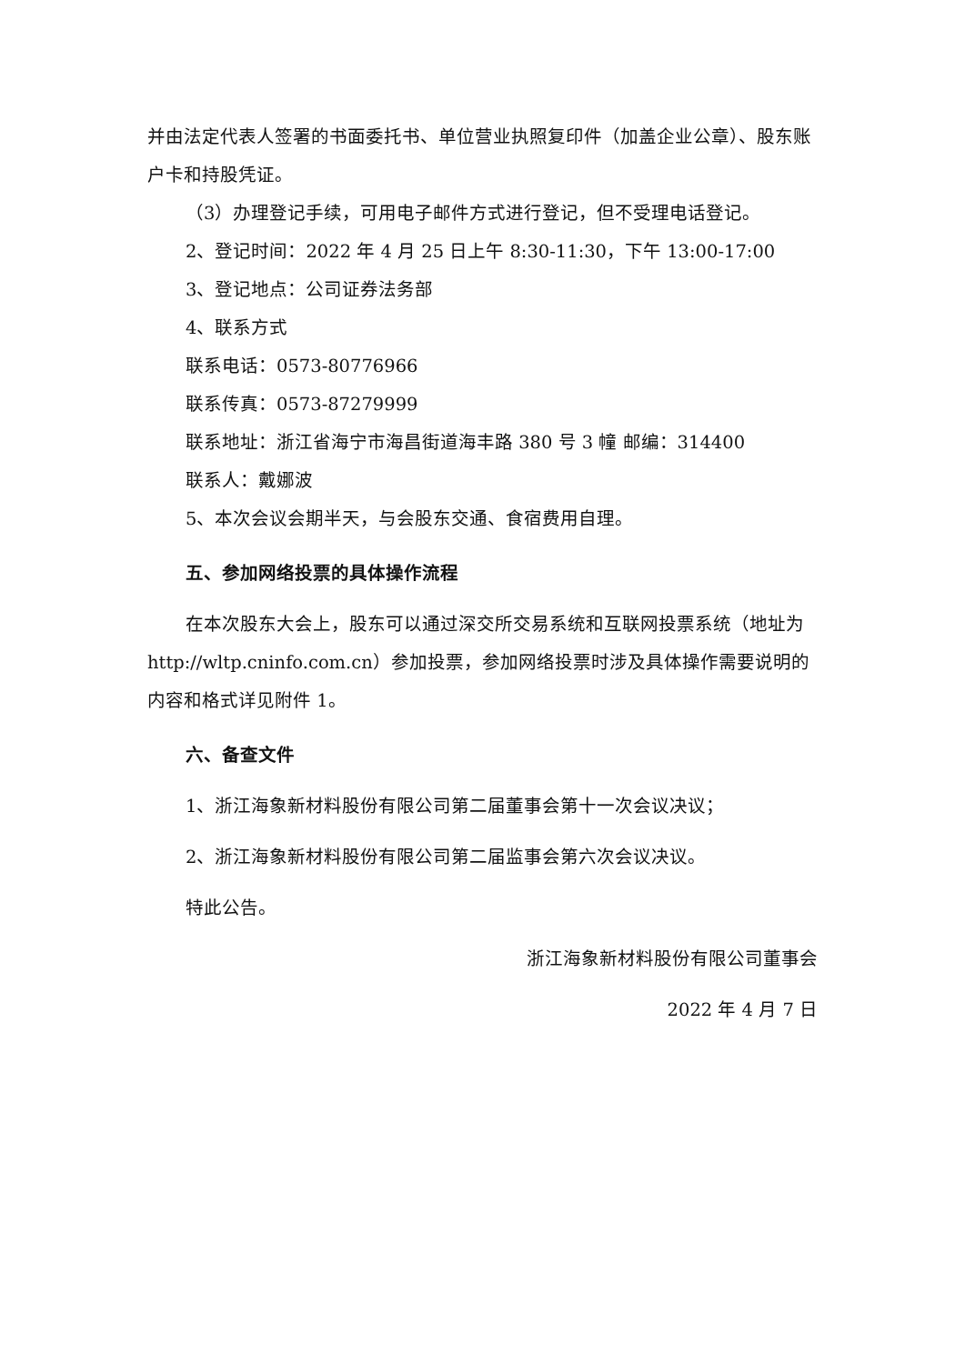并由法定代表人签署的书面委托书、单位营业执照复印件（加盖企业公章）、股东账户卡和持股凭证。
（3）办理登记手续，可用电子邮件方式进行登记，但不受理电话登记。
2、登记时间：2022 年 4 月 25 日上午 8:30-11:30，下午 13:00-17:00
3、登记地点：公司证券法务部
4、联系方式
联系电话：0573-80776966
联系传真：0573-87279999
联系地址：浙江省海宁市海昌街道海丰路 380 号 3 幢 邮编：314400
联系人：戴娜波
5、本次会议会期半天，与会股东交通、食宿费用自理。
五、参加网络投票的具体操作流程
在本次股东大会上，股东可以通过深交所交易系统和互联网投票系统（地址为 http://wltp.cninfo.com.cn）参加投票，参加网络投票时涉及具体操作需要说明的内容和格式详见附件 1。
六、备查文件
1、浙江海象新材料股份有限公司第二届董事会第十一次会议决议；
2、浙江海象新材料股份有限公司第二届监事会第六次会议决议。
特此公告。
浙江海象新材料股份有限公司董事会
2022 年 4 月 7 日